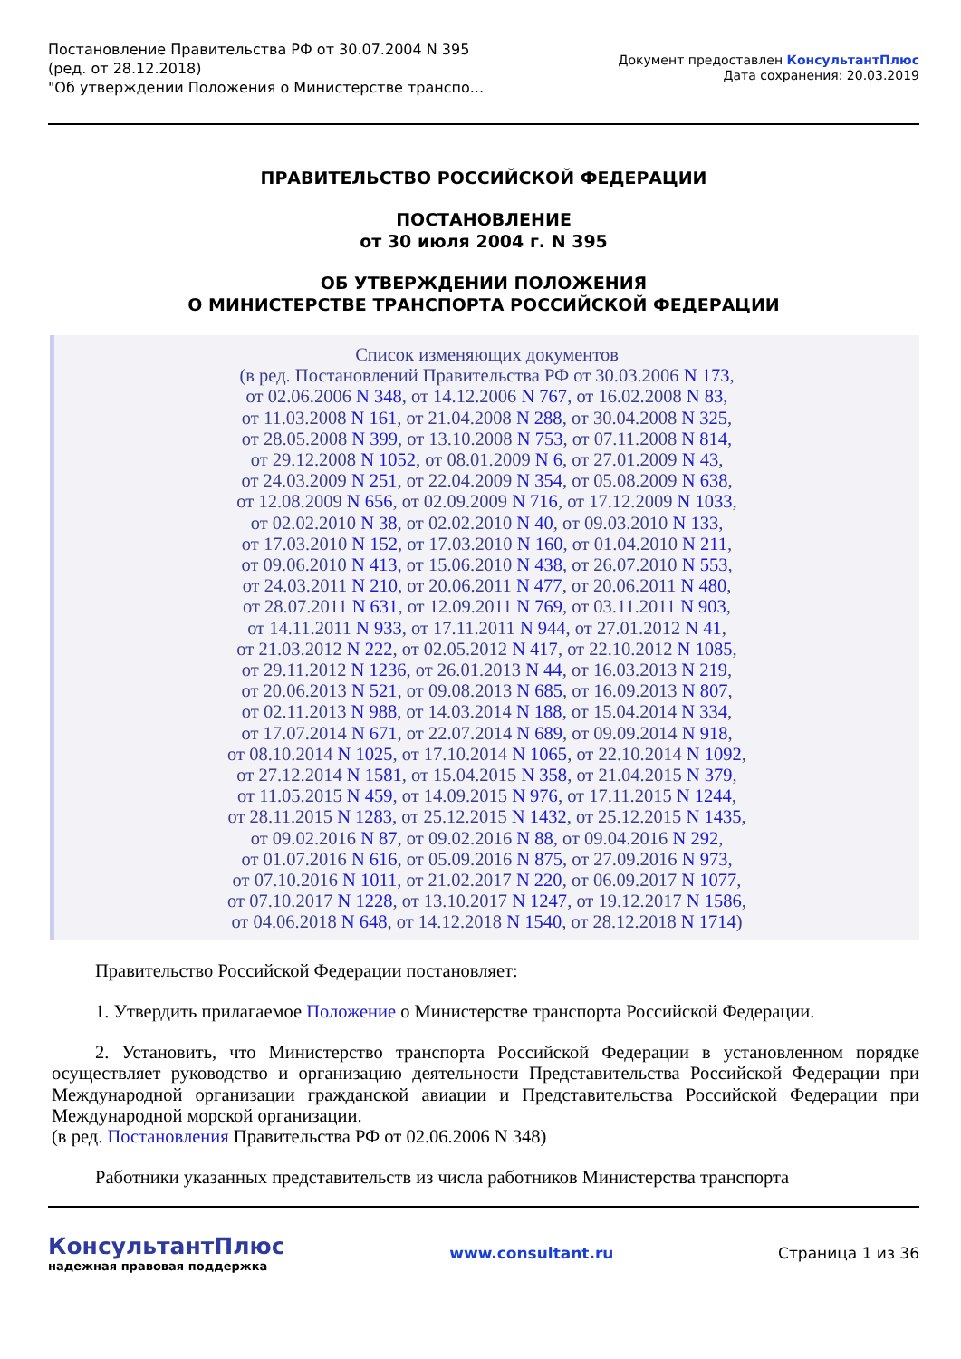Постановление Правительства РФ от 30.07.2004 N 395
(ред. от 28.12.2018)
"Об утверждении Положения о Министерстве транспо...
Документ предоставлен КонсультантПлюс
Дата сохранения: 20.03.2019
ПРАВИТЕЛЬСТВО РОССИЙСКОЙ ФЕДЕРАЦИИ
ПОСТАНОВЛЕНИЕ
от 30 июля 2004 г. N 395
ОБ УТВЕРЖДЕНИИ ПОЛОЖЕНИЯ
О МИНИСТЕРСТВЕ ТРАНСПОРТА РОССИЙСКОЙ ФЕДЕРАЦИИ
Список изменяющих документов
(в ред. Постановлений Правительства РФ от 30.03.2006 N 173,
от 02.06.2006 N 348, от 14.12.2006 N 767, от 16.02.2008 N 83,
от 11.03.2008 N 161, от 21.04.2008 N 288, от 30.04.2008 N 325,
от 28.05.2008 N 399, от 13.10.2008 N 753, от 07.11.2008 N 814,
от 29.12.2008 N 1052, от 08.01.2009 N 6, от 27.01.2009 N 43,
от 24.03.2009 N 251, от 22.04.2009 N 354, от 05.08.2009 N 638,
от 12.08.2009 N 656, от 02.09.2009 N 716, от 17.12.2009 N 1033,
от 02.02.2010 N 38, от 02.02.2010 N 40, от 09.03.2010 N 133,
от 17.03.2010 N 152, от 17.03.2010 N 160, от 01.04.2010 N 211,
от 09.06.2010 N 413, от 15.06.2010 N 438, от 26.07.2010 N 553,
от 24.03.2011 N 210, от 20.06.2011 N 477, от 20.06.2011 N 480,
от 28.07.2011 N 631, от 12.09.2011 N 769, от 03.11.2011 N 903,
от 14.11.2011 N 933, от 17.11.2011 N 944, от 27.01.2012 N 41,
от 21.03.2012 N 222, от 02.05.2012 N 417, от 22.10.2012 N 1085,
от 29.11.2012 N 1236, от 26.01.2013 N 44, от 16.03.2013 N 219,
от 20.06.2013 N 521, от 09.08.2013 N 685, от 16.09.2013 N 807,
от 02.11.2013 N 988, от 14.03.2014 N 188, от 15.04.2014 N 334,
от 17.07.2014 N 671, от 22.07.2014 N 689, от 09.09.2014 N 918,
от 08.10.2014 N 1025, от 17.10.2014 N 1065, от 22.10.2014 N 1092,
от 27.12.2014 N 1581, от 15.04.2015 N 358, от 21.04.2015 N 379,
от 11.05.2015 N 459, от 14.09.2015 N 976, от 17.11.2015 N 1244,
от 28.11.2015 N 1283, от 25.12.2015 N 1432, от 25.12.2015 N 1435,
от 09.02.2016 N 87, от 09.02.2016 N 88, от 09.04.2016 N 292,
от 01.07.2016 N 616, от 05.09.2016 N 875, от 27.09.2016 N 973,
от 07.10.2016 N 1011, от 21.02.2017 N 220, от 06.09.2017 N 1077,
от 07.10.2017 N 1228, от 13.10.2017 N 1247, от 19.12.2017 N 1586,
от 04.06.2018 N 648, от 14.12.2018 N 1540, от 28.12.2018 N 1714)
Правительство Российской Федерации постановляет:
1. Утвердить прилагаемое Положение о Министерстве транспорта Российской Федерации.
2. Установить, что Министерство транспорта Российской Федерации в установленном порядке осуществляет руководство и организацию деятельности Представительства Российской Федерации при Международной организации гражданской авиации и Представительства Российской Федерации при Международной морской организации.
(в ред. Постановления Правительства РФ от 02.06.2006 N 348)
Работники указанных представительств из числа работников Министерства транспорта
КонсультантПлюс
надежная правовая поддержка
www.consultant.ru Страница 1 из 36